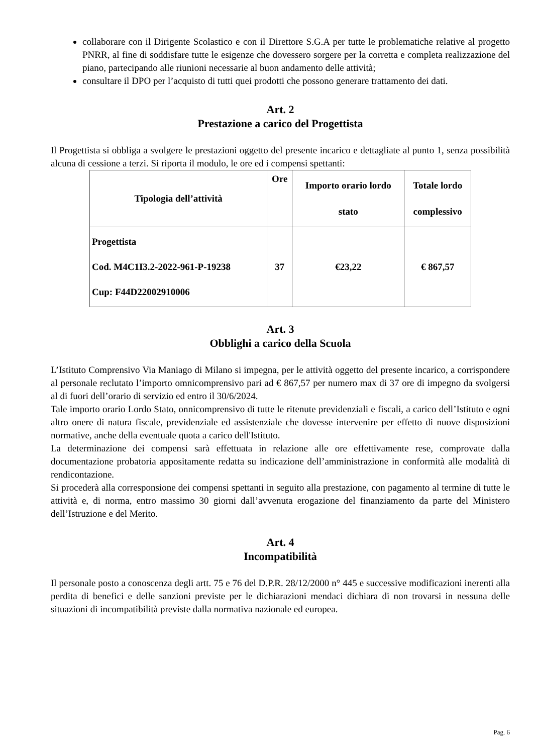collaborare con il Dirigente Scolastico e con il Direttore S.G.A per tutte le problematiche relative al progetto PNRR, al fine di soddisfare tutte le esigenze che dovessero sorgere per la corretta e completa realizzazione del piano, partecipando alle riunioni necessarie al buon andamento delle attività;
consultare il DPO per l’acquisto di tutti quei prodotti che possono generare trattamento dei dati.
Art. 2
Prestazione a carico del Progettista
Il Progettista si obbliga a svolgere le prestazioni oggetto del presente incarico e dettagliate al punto 1, senza possibilità alcuna di cessione a terzi. Si riporta il modulo, le ore ed i compensi spettanti:
| Tipologia dell’attività | Ore | Importo orario lordo stato | Totale lordo complessivo |
| --- | --- | --- | --- |
| Progettista Cod. M4C1I3.2-2022-961-P-19238 Cup: F44D22002910006 | 37 | €23,22 | € 867,57 |
Art. 3
Obblighi a carico della Scuola
L’Istituto Comprensivo Via Maniago di Milano si impegna, per le attività oggetto del presente incarico, a corrispondere al personale reclutato l’importo omnicomprensivo pari ad € 867,57 per numero max di 37 ore di impegno da svolgersi al di fuori dell’orario di servizio ed entro il 30/6/2024.
Tale importo orario Lordo Stato, onnicomprensivo di tutte le ritenute previdenziali e fiscali, a carico dell’Istituto e ogni altro onere di natura fiscale, previdenziale ed assistenziale che dovesse intervenire per effetto di nuove disposizioni normative, anche della eventuale quota a carico dell'Istituto.
La determinazione dei compensi sarà effettuata in relazione alle ore effettivamente rese, comprovate dalla documentazione probatoria appositamente redatta su indicazione dell’amministrazione in conformità alle modalità di rendicontazione.
Si procederà alla corresponsione dei compensi spettanti in seguito alla prestazione, con pagamento al termine di tutte le attività e, di norma, entro massimo 30 giorni dall’avvenuta erogazione del finanziamento da parte del Ministero dell’Istruzione e del Merito.
Art. 4
Incompatibilità
Il personale posto a conoscenza degli artt. 75 e 76 del D.P.R. 28/12/2000 n° 445 e successive modificazioni inerenti alla perdita di benefici e delle sanzioni previste per le dichiarazioni mendaci dichiara di non trovarsi in nessuna delle situazioni di incompatibilità previste dalla normativa nazionale ed europea.
Pag. 6